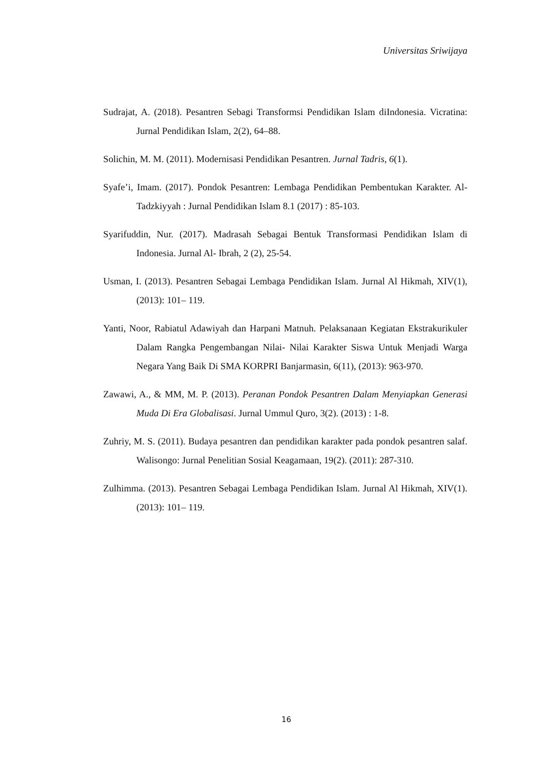Universitas Sriwijaya
Sudrajat, A. (2018). Pesantren Sebagi Transformsi Pendidikan Islam diIndonesia. Vicratina: Jurnal Pendidikan Islam, 2(2), 64–88.
Solichin, M. M. (2011). Modernisasi Pendidikan Pesantren. Jurnal Tadris, 6(1).
Syafe’i, Imam. (2017). Pondok Pesantren: Lembaga Pendidikan Pembentukan Karakter. Al- Tadzkiyyah : Jurnal Pendidikan Islam 8.1 (2017) : 85-103.
Syarifuddin, Nur. (2017). Madrasah Sebagai Bentuk Transformasi Pendidikan Islam di Indonesia. Jurnal Al- Ibrah, 2 (2), 25-54.
Usman, I. (2013). Pesantren Sebagai Lembaga Pendidikan Islam. Jurnal Al Hikmah, XIV(1), (2013): 101– 119.
Yanti, Noor, Rabiatul Adawiyah dan Harpani Matnuh. Pelaksanaan Kegiatan Ekstrakurikuler Dalam Rangka Pengembangan Nilai- Nilai Karakter Siswa Untuk Menjadi Warga Negara Yang Baik Di SMA KORPRI Banjarmasin, 6(11), (2013): 963-970.
Zawawi, A., & MM, M. P. (2013). Peranan Pondok Pesantren Dalam Menyiapkan Generasi Muda Di Era Globalisasi. Jurnal Ummul Quro, 3(2). (2013) : 1-8.
Zuhriy, M. S. (2011). Budaya pesantren dan pendidikan karakter pada pondok pesantren salaf. Walisongo: Jurnal Penelitian Sosial Keagamaan, 19(2). (2011): 287-310.
Zulhimma. (2013). Pesantren Sebagai Lembaga Pendidikan Islam. Jurnal Al Hikmah, XIV(1). (2013): 101– 119.
16